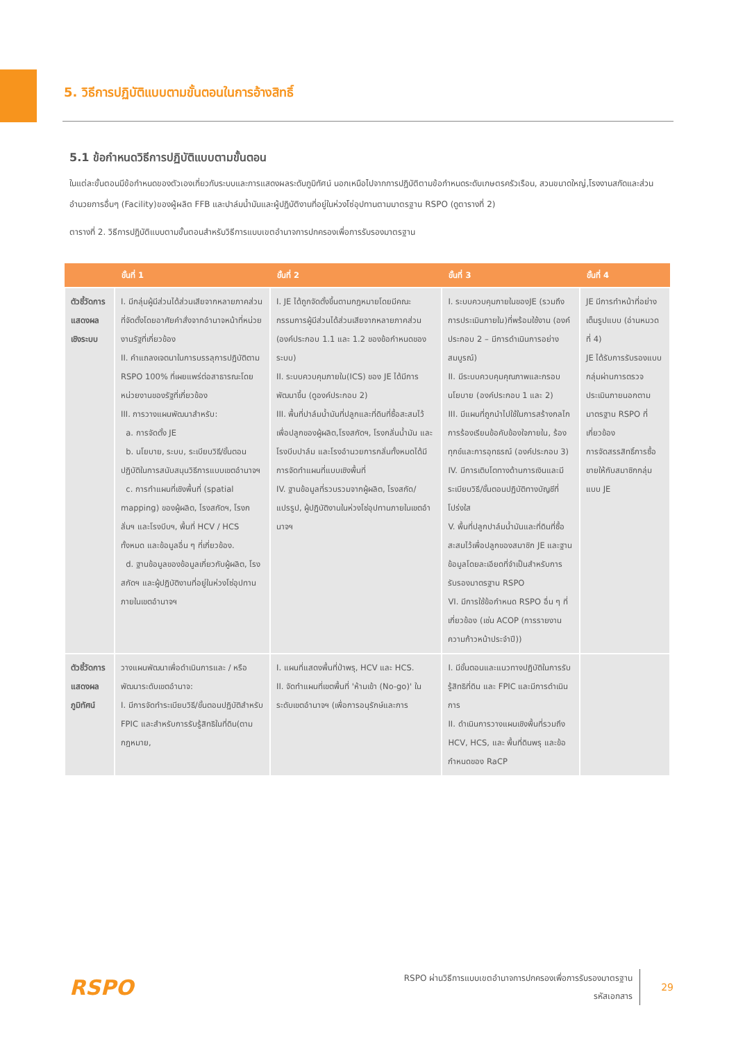5. วิธีการปฏิบัติแบบตามขั้นตอนในการอ้างสิทธิ์
5.1 ข้อกำหนดวิธีการปฏิบัติแบบตามขั้นตอน
ในแต่ละขั้นตอนมีข้อกำหนดของตัวเองเกี่ยวกับระบบและการแสดงผลระดับภูมิทัศน์ นอกเหนือไปจากการปฏิบัติตามข้อกำหนดระดับเกษตรครัวเรือน, สวนขนาดใหญ่,โรงงานสกัดและส่วนอำนวยการอื่นๆ (Facility)ของผู้ผลิต FFB และปาล์มน้ำมันและผู้ปฏิบัติงานที่อยู่ในห่วงโซ่อุปทานตามมาตรฐาน RSPO (ดูตารางที่ 2)
ตารางที่ 2. วิธีการปฏิบัติแบบตามขั้นตอนสำหรับวิธีการแบบเขตอำนาจการปกครองเพื่อการรับรองมาตรฐาน
| | ขั้นที่ 1 | ขั้นที่ 2 | ขั้นที่ 3 | ขั้นที่ 4 |
| --- | --- | --- | --- | --- |
| ตัวชี้วัดการแสดงผลเชิงระบบ | I. มีกลุ่มผู้มีส่วนได้ส่วนเสียจากหลายภาคส่วนที่จัดตั้งโดยอาศัยคำสั่งจากอำนาจหน้าที่หน่วยงานรัฐที่เกี่ยวข้อง II. คำแถลงเจตนาในการบรรลุการปฏิบัติตาม RSPO 100% ที่เผยแพร่ต่อสาธารณะโดยหน่วยงานของรัฐที่เกี่ยวข้อง III. การวางแผนพัฒนาสำหรับ: a. การจัดตั้ง JE b. นโยบาย, ระบบ, ระเบียบวิธี/ขั้นตอนปฏิบัติในการสนับสนุนวิธีการแบบเขตอำนาจฯ c. การทำแผนที่เชิงพื้นที่ (spatial mapping) ของผู้ผลิต, โรงสกัดฯ, โรงกลั่นฯ และโรงบีบฯ, พื้นที่ HCV / HCS ทั้งหมด และข้อมูลอื่น ๆ ที่เกี่ยวข้อง. d. ฐานข้อมูลของข้อมูลเกี่ยวกับผู้ผลิต, โรงสกัดฯ และผู้ปฏิบัติงานที่อยู่ในห่วงโซ่อุปทานภายในเขตอำนาจฯ | I. JE ได้ถูกจัดตั้งขึ้นตามกฎหมายโดยมีคณะกรรมการผู้มีส่วนได้ส่วนเสียจากหลายภาคส่วน (องค์ประกอบ 1.1 และ 1.2 ของข้อกำหนดของระบบ) II. ระบบควบคุมภายใน(ICS) ของ JE ได้มีการพัฒนาขึ้น (ดูองค์ประกอบ 2) III. พื้นที่ปาล์มน้ำมันที่ปลูกและที่ดินที่ซื้อสะสมไว้เพื่อปลูกของผู้ผลิต,โรงสกัดฯ, โรงกลั่นน้ำมัน และโรงบีบปาล์ม และโรงอำนวยการกลั่นทั้งหมดได้มีการจัดทำแผนที่แบบเชิงพื้นที่ IV. ฐานข้อมูลที่รวบรวมจากผู้ผลิต, โรงสกัด/แปรรูป, ผู้ปฏิบัติงานในห่วงโซ่อุปทานภายในเขตอำนาจฯ | I. ระบบควบคุมภายในของJE (รวมถึงการประเมินภายใน)ที่พร้อมใช้งาน (องค์ประกอบ 2 – มีการดำเนินการอย่างสมบูรณ์) II. มีระบบควบคุมคุณภาพและกรอบนโยบาย (องค์ประกอบ 1 และ 2) III. มีแผนที่ถูกนำไปใช้ในการสร้างกลไกการร้องเรียนข้อคับข้องใจภายใน, ร้องทุกข์และการอุทธรณ์ (องค์ประกอบ 3) IV. มีการเติบโตทางด้านการเงินและมีระเบียบวิธี/ขั้นตอนปฏิบัติทางบัญชีที่โปร่งใส V. พื้นที่ปลูกปาล์มน้ำมันและที่ดินที่ซื้อสะสมไว้เพื่อปลูกของสมาชิก JE และฐานข้อมูลโดยละเอียดที่จำเป็นสำหรับการรับรองมาตรฐาน RSPO VI. มีการใช้ข้อกำหนด RSPO อื่น ๆ ที่เกี่ยวข้อง (เช่น ACOP (การรายงานความก้าวหน้าประจำปี)) | JE มีการทำหน้าที่อย่างเต็มรูปแบบ (อ่านหมวดที่ 4) JE ได้รับการรับรองแบบกลุ่มผ่านการตรวจประเมินภายนอกตามมาตรฐาน RSPO ที่เกี่ยวข้อง การจัดสรรสิทธิ์การซื้อขายให้กับสมาชิกกลุ่มแบบ JE |
| ตัวชี้วัดการแสดงผลภูมิทัศน์ | วางแผนพัฒนาเพื่อดำเนินการและ / หรือพัฒนาระดับเขตอำนาจ: I. มีการจัดทำระเบียบวิธี/ขั้นตอนปฏิบัติสำหรับ FPIC และสำหรับการรับรู้สิทธิในที่ดิน(ตามกฎหมาย, | I. แผนที่แสดงพื้นที่ป่าพรุ, HCV และ HCS. II. จัดทำแผนที่เขตพื้นที่ 'ห้ามเข้า (No-go)' ในระดับเขตอำนาจฯ (เพื่อการอนุรักษ์และการ | I. มีขั้นตอนและแนวทางปฏิบัติในการรับรู้สิทธิที่ดิน และ FPIC และมีการดำเนินการ II. ดำเนินการวางแผนเชิงพื้นที่รวมถึง HCV, HCS, และ พื้นที่ดินพรุ และข้อกำหนดของ RaCP | |
RSPO
RSPO ผ่านวิธีการแบบเขตอำนาจการปกครองเพื่อการรับรองมาตรฐาน
รหัสเอกสาร
29